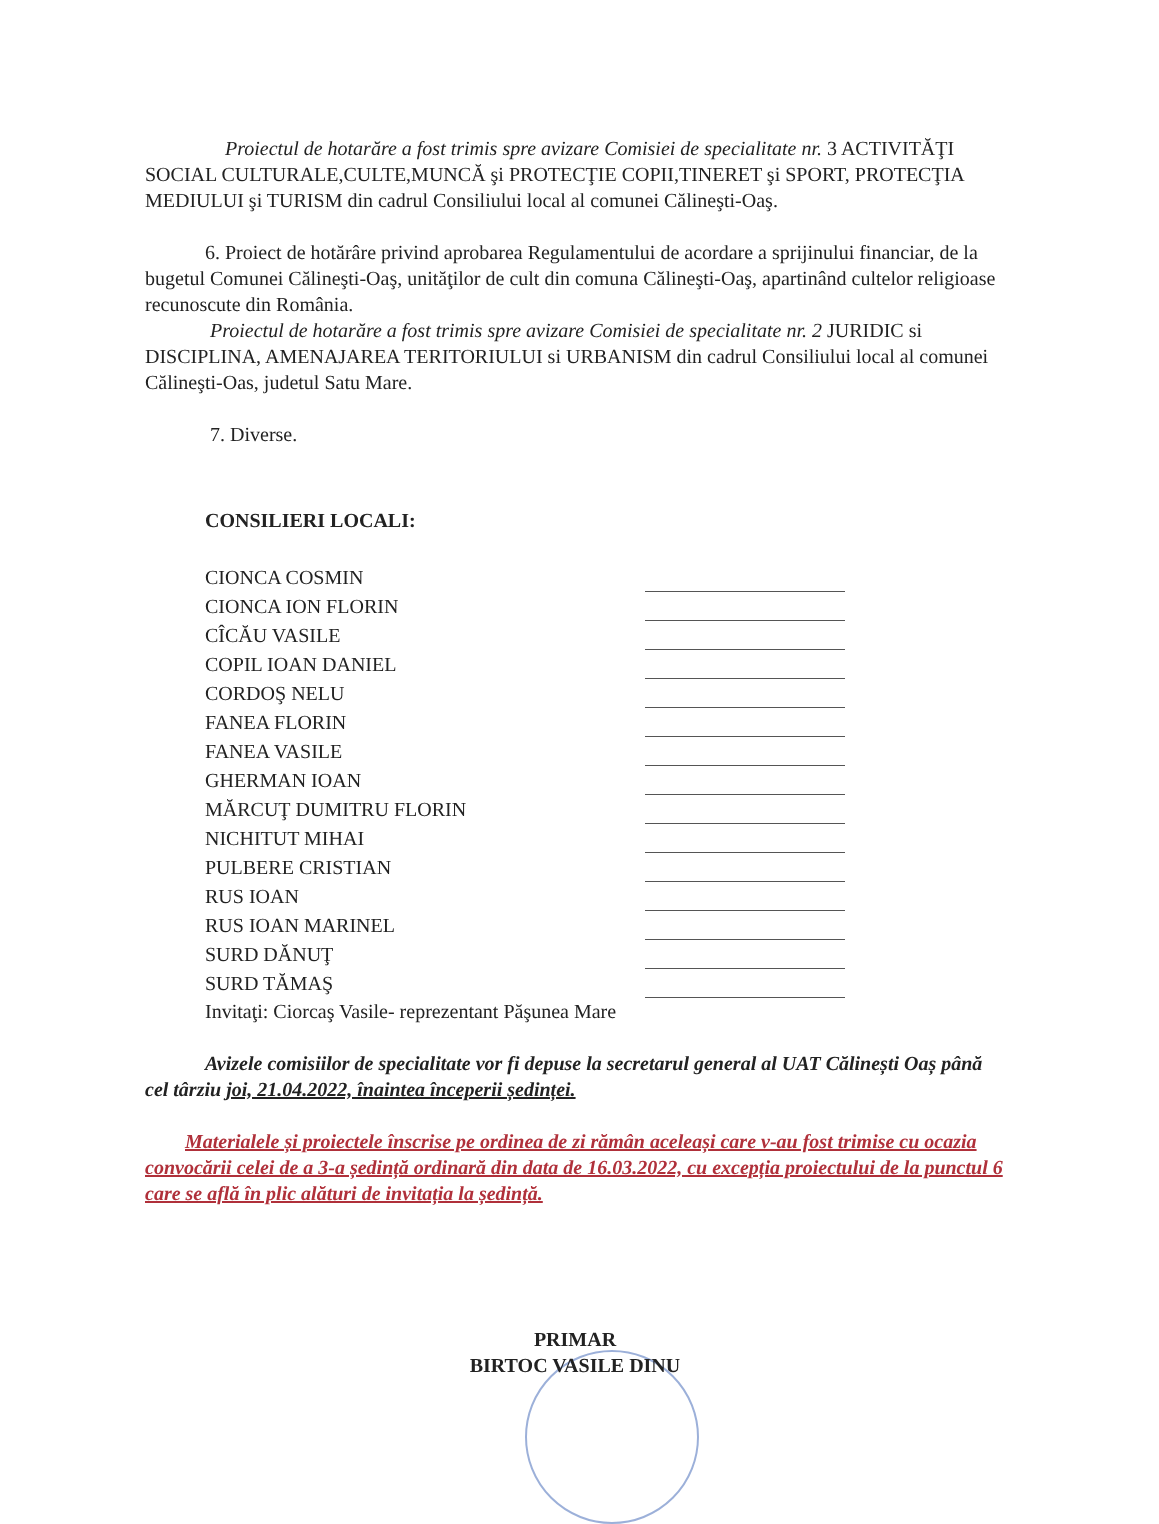Proiectul de hotarăre a fost trimis spre avizare Comisiei de specialitate nr. 3 ACTIVITĂŢI SOCIAL CULTURALE,CULTE,MUNCĂ şi PROTECŢIE COPII,TINERET şi SPORT, PROTECŢIA MEDIULUI şi TURISM din cadrul Consiliului local al comunei Călineşti-Oaş.
6. Proiect de hotărâre privind aprobarea Regulamentului de acordare a sprijinului financiar, de la bugetul Comunei Călineşti-Oaş, unităţilor de cult din comuna Călineşti-Oaş, apartinând cultelor religioase recunoscute din România.
Proiectul de hotarăre a fost trimis spre avizare Comisiei de specialitate nr. 2 JURIDIC si DISCIPLINA, AMENAJAREA TERITORIULUI si URBANISM din cadrul Consiliului local al comunei Călineşti-Oas, judetul Satu Mare.
7. Diverse.
CONSILIERI LOCALI:
| CIONCA COSMIN | |
| CIONCA ION FLORIN | |
| CÎCĂU VASILE | |
| COPIL IOAN DANIEL | |
| CORDOŞ NELU | |
| FANEA FLORIN | |
| FANEA VASILE | |
| GHERMAN IOAN | |
| MĂRCUŢ DUMITRU FLORIN | |
| NICHITUT MIHAI | |
| PULBERE CRISTIAN | |
| RUS IOAN | |
| RUS IOAN MARINEL | |
| SURD DĂNUŢ | |
| SURD TĂMAŞ | |
Invitaţi: Ciorcaş Vasile- reprezentant Păşunea Mare
Avizele comisiilor de specialitate vor fi depuse la secretarul general al UAT Călinești Oaș până cel târziu joi, 21.04.2022, înaintea începerii ședinței.
Materialele și proiectele înscrise pe ordinea de zi rămân aceleași care v-au fost trimise cu ocazia convocării celei de a 3-a ședință ordinară din data de 16.03.2022, cu excepția proiectului de la punctul 6 care se află în plic alături de invitația la ședință.
PRIMAR
BIRTOC VASILE DINU